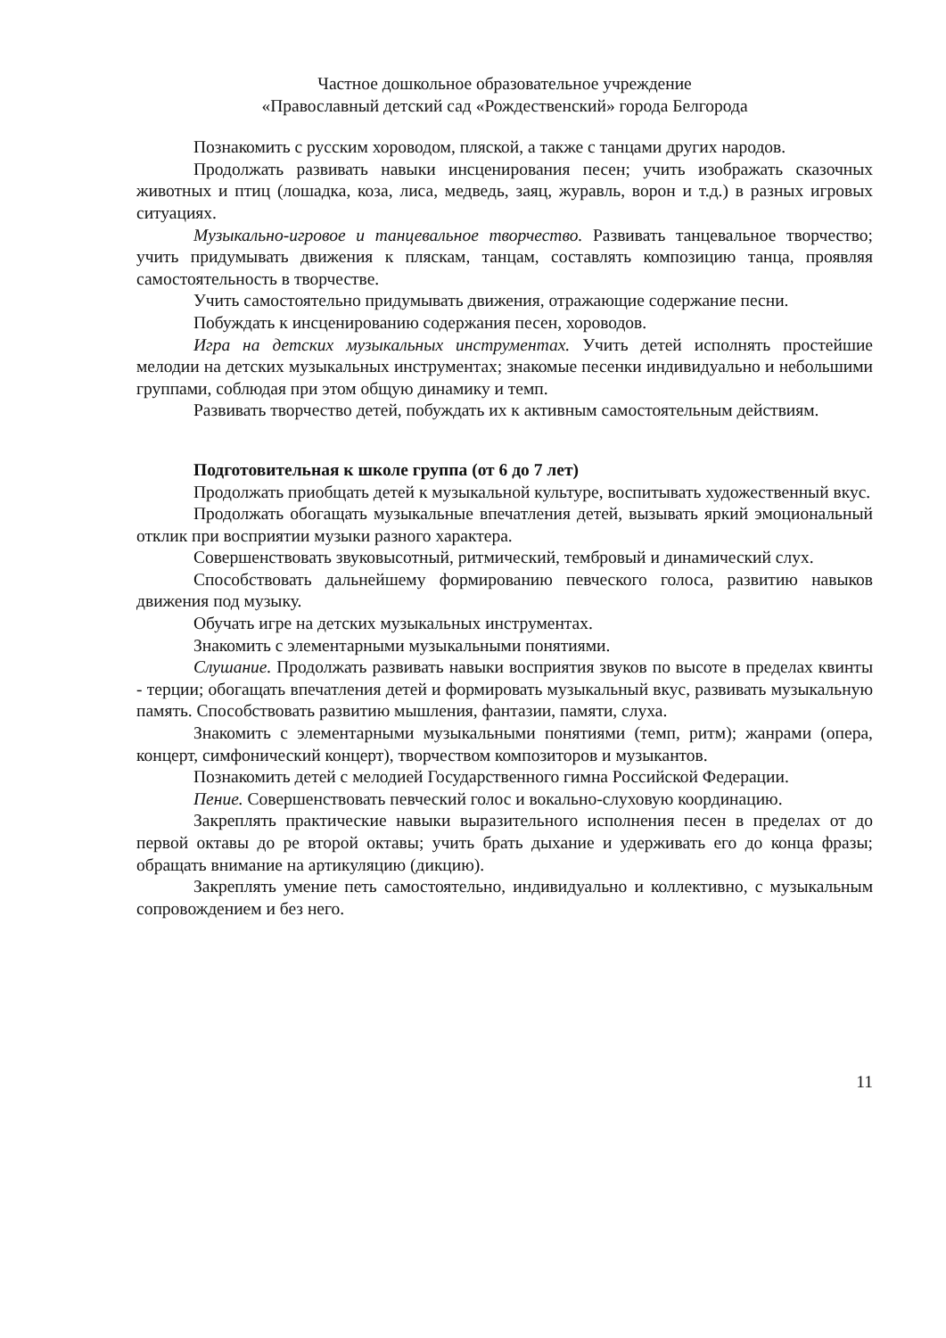Частное дошкольное образовательное учреждение
«Православный детский сад «Рождественский» города Белгорода
Познакомить с русским хороводом, пляской, а также с танцами других народов.
Продолжать развивать навыки инсценирования песен; учить изображать сказочных животных и птиц (лошадка, коза, лиса, медведь, заяц, журавль, ворон и т.д.) в разных игровых ситуациях.
Музыкально-игровое и танцевальное творчество. Развивать танцевальное творчество; учить придумывать движения к пляскам, танцам, составлять композицию танца, проявляя самостоятельность в творчестве.
Учить самостоятельно придумывать движения, отражающие содержание песни.
Побуждать к инсценированию содержания песен, хороводов.
Игра на детских музыкальных инструментах. Учить детей исполнять простейшие мелодии на детских музыкальных инструментах; знакомые песенки индивидуально и небольшими группами, соблюдая при этом общую динамику и темп.
Развивать творчество детей, побуждать их к активным самостоятельным действиям.
Подготовительная к школе группа (от 6 до 7 лет)
Продолжать приобщать детей к музыкальной культуре, воспитывать художественный вкус.
Продолжать обогащать музыкальные впечатления детей, вызывать яркий эмоциональный отклик при восприятии музыки разного характера.
Совершенствовать звуковысотный, ритмический, тембровый и динамический слух.
Способствовать дальнейшему формированию певческого голоса, развитию навыков движения под музыку.
Обучать игре на детских музыкальных инструментах.
Знакомить с элементарными музыкальными понятиями.
Слушание. Продолжать развивать навыки восприятия звуков по высоте в пределах квинты - терции; обогащать впечатления детей и формировать музыкальный вкус, развивать музыкальную память. Способствовать развитию мышления, фантазии, памяти, слуха.
Знакомить с элементарными музыкальными понятиями (темп, ритм); жанрами (опера, концерт, симфонический концерт), творчеством композиторов и музыкантов.
Познакомить детей с мелодией Государственного гимна Российской Федерации.
Пение. Совершенствовать певческий голос и вокально-слуховую координацию.
Закреплять практические навыки выразительного исполнения песен в пределах от до первой октавы до ре второй октавы; учить брать дыхание и удерживать его до конца фразы; обращать внимание на артикуляцию (дикцию).
Закреплять умение петь самостоятельно, индивидуально и коллективно, с музыкальным сопровождением и без него.
11